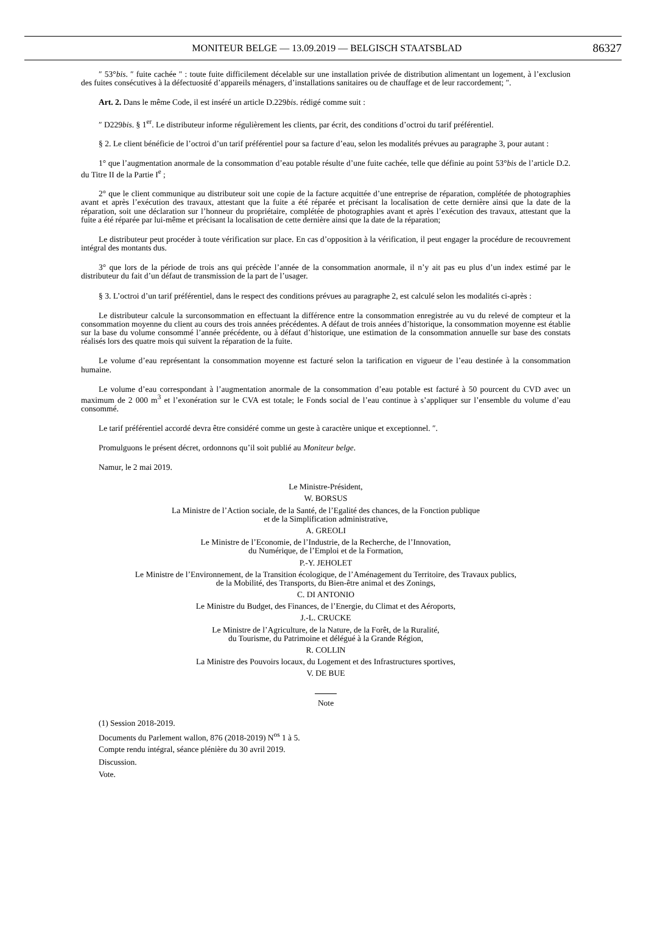MONITEUR BELGE — 13.09.2019 — BELGISCH STAATSBLAD
86327
″ 53°bis. ″ fuite cachée ″ : toute fuite difficilement décelable sur une installation privée de distribution alimentant un logement, à l’exclusion des fuites consécutives à la défectuosité d’appareils ménagers, d’installations sanitaires ou de chauffage et de leur raccordement; ″.
Art. 2. Dans le même Code, il est inséré un article D.229bis. rédigé comme suit :
″ D229bis. § 1<sup>er</sup>. Le distributeur informe régulièrement les clients, par écrit, des conditions d’octroi du tarif préférentiel.
§ 2. Le client bénéficie de l’octroi d’un tarif préférentiel pour sa facture d’eau, selon les modalités prévues au paragraphe 3, pour autant :
1° que l’augmentation anormale de la consommation d’eau potable résulte d’une fuite cachée, telle que définie au point 53°bis de l’article D.2. du Titre II de la Partie I<sup>e</sup> ;
2° que le client communique au distributeur soit une copie de la facture acquittée d’une entreprise de réparation, complétée de photographies avant et après l’exécution des travaux, attestant que la fuite a été réparée et précisant la localisation de cette dernière ainsi que la date de la réparation, soit une déclaration sur l’honneur du propriétaire, complétée de photographies avant et après l’exécution des travaux, attestant que la fuite a été réparée par lui-même et précisant la localisation de cette dernière ainsi que la date de la réparation;
Le distributeur peut procéder à toute vérification sur place. En cas d’opposition à la vérification, il peut engager la procédure de recouvrement intégral des montants dus.
3° que lors de la période de trois ans qui précède l’année de la consommation anormale, il n’y ait pas eu plus d’un index estimé par le distributeur du fait d’un défaut de transmission de la part de l’usager.
§ 3. L’octroi d’un tarif préférentiel, dans le respect des conditions prévues au paragraphe 2, est calculé selon les modalités ci-après :
Le distributeur calcule la surconsommation en effectuant la différence entre la consommation enregistrée au vu du relevé de compteur et la consommation moyenne du client au cours des trois années précédentes. A défaut de trois années d’historique, la consommation moyenne est établie sur la base du volume consommé l’année précédente, ou à défaut d’historique, une estimation de la consommation annuelle sur base des constats réalisés lors des quatre mois qui suivent la réparation de la fuite.
Le volume d’eau représentant la consommation moyenne est facturé selon la tarification en vigueur de l’eau destinée à la consommation humaine.
Le volume d’eau correspondant à l’augmentation anormale de la consommation d’eau potable est facturé à 50 pourcent du CVD avec un maximum de 2 000 m<sup>3</sup> et l’exonération sur le CVA est totale; le Fonds social de l’eau continue à s’appliquer sur l’ensemble du volume d’eau consommé.
Le tarif préférentiel accordé devra être considéré comme un geste à caractère unique et exceptionnel. ″.
Promulguons le présent décret, ordonnons qu’il soit publié au Moniteur belge.
Namur, le 2 mai 2019.
Le Ministre-Président,
W. BORSUS
La Ministre de l’Action sociale, de la Santé, de l’Egalité des chances, de la Fonction publique
et de la Simplification administrative,
A. GREOLI
Le Ministre de l’Economie, de l’Industrie, de la Recherche, de l’Innovation,
du Numérique, de l’Emploi et de la Formation,
P.-Y. JEHOLET
Le Ministre de l’Environnement, de la Transition écologique, de l’Aménagement du Territoire, des Travaux publics,
de la Mobilité, des Transports, du Bien-être animal et des Zonings,
C. DI ANTONIO
Le Ministre du Budget, des Finances, de l’Energie, du Climat et des Aéroports,
J.-L. CRUCKE
Le Ministre de l’Agriculture, de la Nature, de la Forêt, de la Ruralité,
du Tourisme, du Patrimoine et délégué à la Grande Région,
R. COLLIN
La Ministre des Pouvoirs locaux, du Logement et des Infrastructures sportives,
V. DE BUE
Note
(1) Session 2018-2019.
Documents du Parlement wallon, 876 (2018-2019) N<sup>os</sup> 1 à 5.
Compte rendu intégral, séance plénière du 30 avril 2019.
Discussion.
Vote.